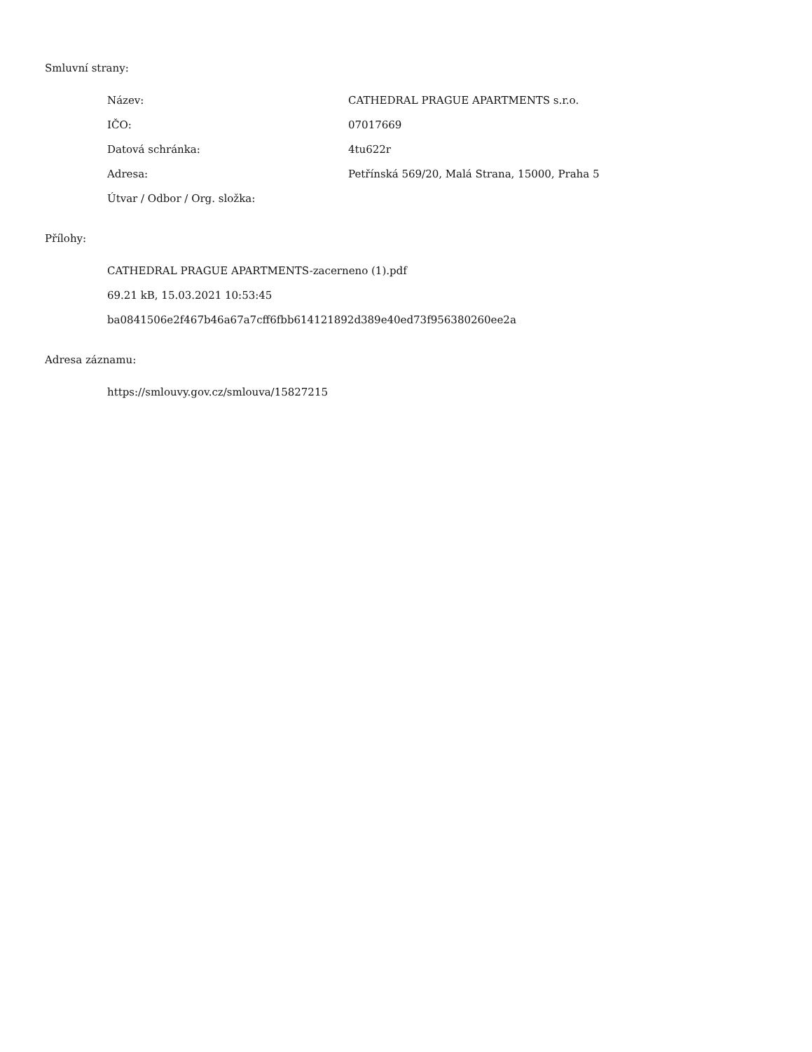Smluvní strany:
| Název: | CATHEDRAL PRAGUE APARTMENTS s.r.o. |
| IČO: | 07017669 |
| Datová schránka: | 4tu622r |
| Adresa: | Petřínská 569/20, Malá Strana, 15000, Praha 5 |
| Útvar / Odbor / Org. složka: | |
Přílohy:
CATHEDRAL PRAGUE APARTMENTS-zacerneno (1).pdf
69.21 kB, 15.03.2021 10:53:45
ba0841506e2f467b46a67a7cff6fbb614121892d389e40ed73f956380260ee2a
Adresa záznamu:
https://smlouvy.gov.cz/smlouva/15827215